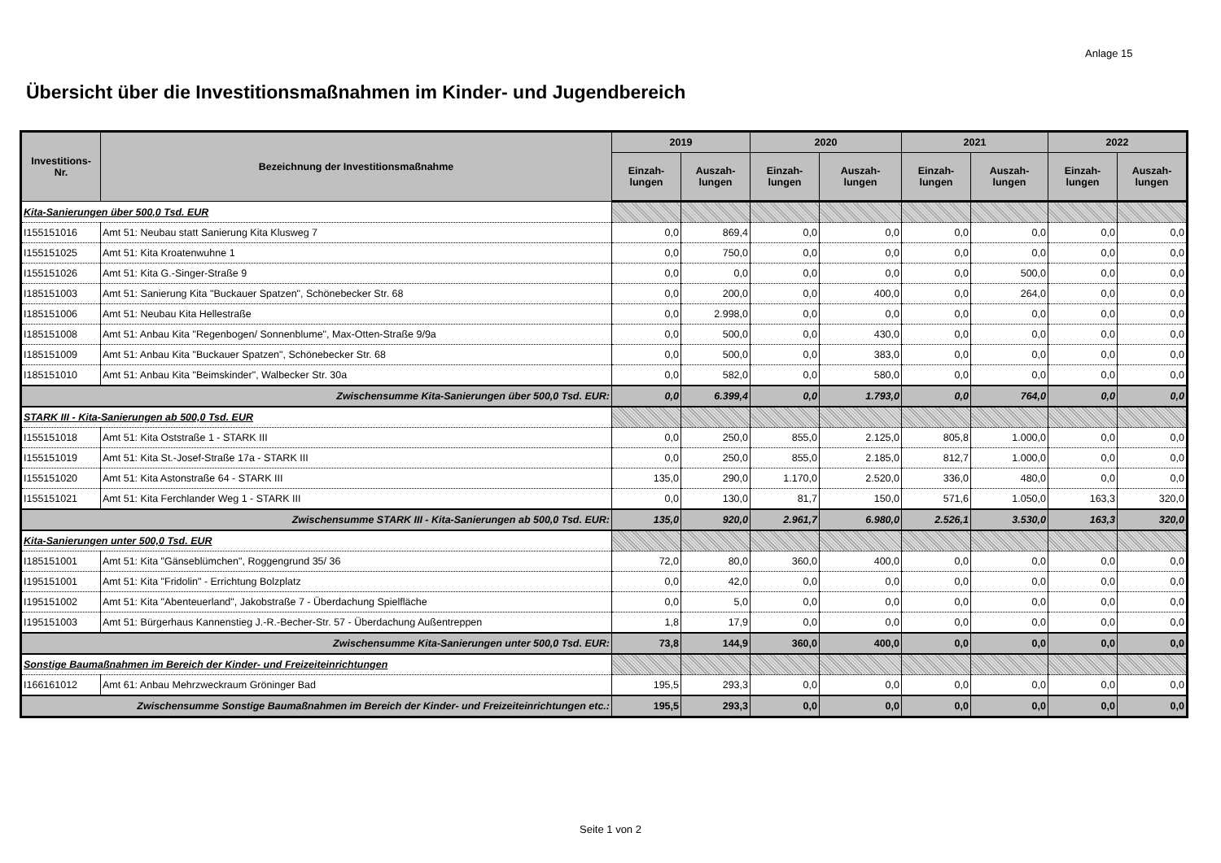Anlage 15
Übersicht über die Investitionsmaßnahmen im Kinder- und Jugendbereich
| Investitions- Nr. | Bezeichnung der Investitionsmaßnahme | 2019 | | 2020 | | 2021 | | 2022 | |
| --- | --- | --- | --- | --- | --- | --- | --- | --- | --- |
| | | Einzah- lungen | Auszah- lungen | Einzah- lungen | Auszah- lungen | Einzah- lungen | Auszah- lungen | Einzah- lungen | Auszah- lungen |
| Kita-Sanierungen über 500,0 Tsd. EUR | | | | | | | | | |
| I155151016 | Amt 51: Neubau statt Sanierung Kita Klusweg 7 | 0,0 | 869,4 | 0,0 | 0,0 | 0,0 | 0,0 | 0,0 | 0,0 |
| I155151025 | Amt 51: Kita Kroatenwuhne 1 | 0,0 | 750,0 | 0,0 | 0,0 | 0,0 | 0,0 | 0,0 | 0,0 |
| I155151026 | Amt 51: Kita G.-Singer-Straße 9 | 0,0 | 0,0 | 0,0 | 0,0 | 0,0 | 500,0 | 0,0 | 0,0 |
| I185151003 | Amt 51: Sanierung Kita "Buckauer Spatzen", Schönebecker Str. 68 | 0,0 | 200,0 | 0,0 | 400,0 | 0,0 | 264,0 | 0,0 | 0,0 |
| I185151006 | Amt 51: Neubau Kita Hellestraße | 0,0 | 2.998,0 | 0,0 | 0,0 | 0,0 | 0,0 | 0,0 | 0,0 |
| I185151008 | Amt 51: Anbau Kita "Regenbogen/ Sonnenblume", Max-Otten-Straße 9/9a | 0,0 | 500,0 | 0,0 | 430,0 | 0,0 | 0,0 | 0,0 | 0,0 |
| I185151009 | Amt 51: Anbau Kita "Buckauer Spatzen", Schönebecker Str. 68 | 0,0 | 500,0 | 0,0 | 383,0 | 0,0 | 0,0 | 0,0 | 0,0 |
| I185151010 | Amt 51: Anbau Kita "Beimskinder", Walbecker Str. 30a | 0,0 | 582,0 | 0,0 | 580,0 | 0,0 | 0,0 | 0,0 | 0,0 |
| Zwischensumme Kita-Sanierungen über 500,0 Tsd. EUR: | | 0,0 | 6.399,4 | 0,0 | 1.793,0 | 0,0 | 764,0 | 0,0 | 0,0 |
| STARK III - Kita-Sanierungen ab 500,0 Tsd. EUR | | | | | | | | | |
| I155151018 | Amt 51: Kita Oststraße 1 - STARK III | 0,0 | 250,0 | 855,0 | 2.125,0 | 805,8 | 1.000,0 | 0,0 | 0,0 |
| I155151019 | Amt 51: Kita St.-Josef-Straße 17a - STARK III | 0,0 | 250,0 | 855,0 | 2.185,0 | 812,7 | 1.000,0 | 0,0 | 0,0 |
| I155151020 | Amt 51: Kita Astonstraße 64 - STARK III | 135,0 | 290,0 | 1.170,0 | 2.520,0 | 336,0 | 480,0 | 0,0 | 0,0 |
| I155151021 | Amt 51: Kita Ferchlander Weg 1 - STARK III | 0,0 | 130,0 | 81,7 | 150,0 | 571,6 | 1.050,0 | 163,3 | 320,0 |
| Zwischensumme STARK III - Kita-Sanierungen ab 500,0 Tsd. EUR: | | 135,0 | 920,0 | 2.961,7 | 6.980,0 | 2.526,1 | 3.530,0 | 163,3 | 320,0 |
| Kita-Sanierungen unter 500,0 Tsd. EUR | | | | | | | | | |
| I185151001 | Amt 51: Kita "Gänseblümchen", Roggengrund 35/ 36 | 72,0 | 80,0 | 360,0 | 400,0 | 0,0 | 0,0 | 0,0 | 0,0 |
| I195151001 | Amt 51: Kita "Fridolin" - Errichtung Bolzplatz | 0,0 | 42,0 | 0,0 | 0,0 | 0,0 | 0,0 | 0,0 | 0,0 |
| I195151002 | Amt 51: Kita "Abenteuerland", Jakobstraße 7 - Überdachung Spielfläche | 0,0 | 5,0 | 0,0 | 0,0 | 0,0 | 0,0 | 0,0 | 0,0 |
| I195151003 | Amt 51: Bürgerhaus Kannenstieg J.-R.-Becher-Str. 57 - Überdachung Außentreppen | 1,8 | 17,9 | 0,0 | 0,0 | 0,0 | 0,0 | 0,0 | 0,0 |
| Zwischensumme Kita-Sanierungen unter 500,0 Tsd. EUR: | | 73,8 | 144,9 | 360,0 | 400,0 | 0,0 | 0,0 | 0,0 | 0,0 |
| Sonstige Baumaßnahmen im Bereich der Kinder- und Freizeiteinrichtungen | | | | | | | | | |
| I166161012 | Amt 61: Anbau Mehrzweckraum Gröninger Bad | 195,5 | 293,3 | 0,0 | 0,0 | 0,0 | 0,0 | 0,0 | 0,0 |
| Zwischensumme Sonstige Baumaßnahmen im Bereich der Kinder- und Freizeiteinrichtungen etc.: | | 195,5 | 293,3 | 0,0 | 0,0 | 0,0 | 0,0 | 0,0 | 0,0 |
Seite 1 von 2